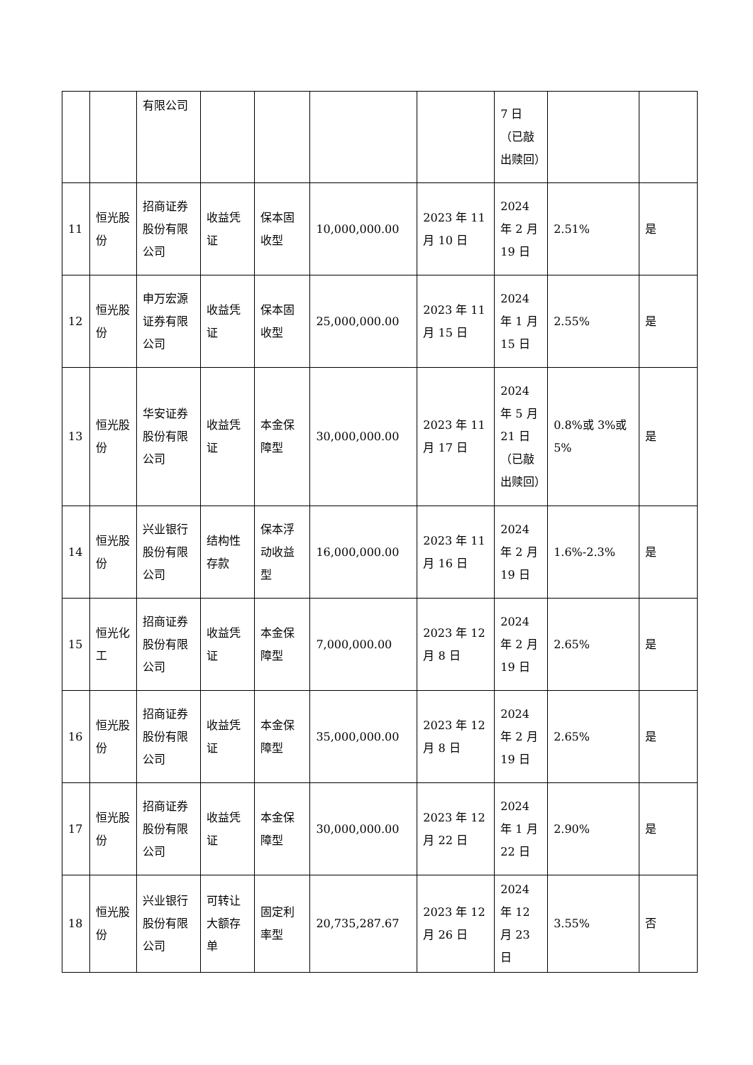| | | 有限公司 | | | | | 7 日（已敲出赎回） | | |
| 11 | 恒光股份 | 招商证券股份有限公司 | 收益凭证 | 保本固收型 | 10,000,000.00 | 2023 年 11 月 10 日 | 2024 年 2 月 19 日 | 2.51% | 是 |
| 12 | 恒光股份 | 申万宏源证券有限公司 | 收益凭证 | 保本固收型 | 25,000,000.00 | 2023 年 11 月 15 日 | 2024 年 1 月 15 日 | 2.55% | 是 |
| 13 | 恒光股份 | 华安证券股份有限公司 | 收益凭证 | 本金保障型 | 30,000,000.00 | 2023 年 11 月 17 日 | 2024 年 5 月 21 日（已敲出赎回） | 0.8%或 3%或 5% | 是 |
| 14 | 恒光股份 | 兴业银行股份有限公司 | 结构性存款 | 保本浮动收益型 | 16,000,000.00 | 2023 年 11 月 16 日 | 2024 年 2 月 19 日 | 1.6%-2.3% | 是 |
| 15 | 恒光化工 | 招商证券股份有限公司 | 收益凭证 | 本金保障型 | 7,000,000.00 | 2023 年 12 月 8 日 | 2024 年 2 月 19 日 | 2.65% | 是 |
| 16 | 恒光股份 | 招商证券股份有限公司 | 收益凭证 | 本金保障型 | 35,000,000.00 | 2023 年 12 月 8 日 | 2024 年 2 月 19 日 | 2.65% | 是 |
| 17 | 恒光股份 | 招商证券股份有限公司 | 收益凭证 | 本金保障型 | 30,000,000.00 | 2023 年 12 月 22 日 | 2024 年 1 月 22 日 | 2.90% | 是 |
| 18 | 恒光股份 | 兴业银行股份有限公司 | 可转让大额存单 | 固定利率型 | 20,735,287.67 | 2023 年 12 月 26 日 | 2024 年 12 月 23 日 | 3.55% | 否 |